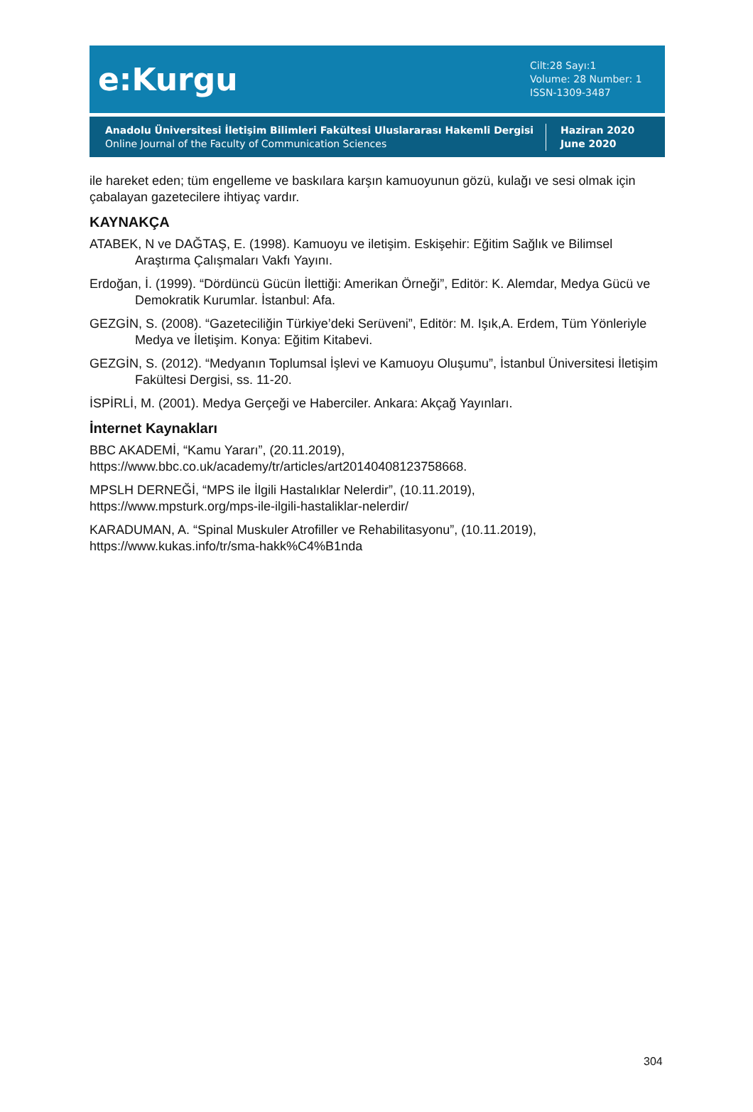e:Kurgu
Cilt:28 Sayı:1
Volume: 28 Number: 1
ISSN-1309-3487
Anadolu Üniversitesi İletişim Bilimleri Fakültesi Uluslararası Hakemli Dergisi
Online Journal of the Faculty of Communication Sciences
Haziran 2020
June 2020
ile hareket eden; tüm engelleme ve baskılara karşın kamuoyunun gözü, kulağı ve sesi olmak için çabalayan gazetecilere ihtiyaç vardır.
KAYNAKÇA
ATABEK, N ve DAĞTAŞ, E. (1998). Kamuoyu ve iletişim. Eskişehir: Eğitim Sağlık ve Bilimsel Araştırma Çalışmaları Vakfı Yayını.
Erdoğan, İ. (1999). “Dördüncü Gücün İlettiği: Amerikan Örneği”, Editör: K. Alemdar, Medya Gücü ve Demokratik Kurumlar. İstanbul: Afa.
GEZGİN, S. (2008). “Gazeteciliğin Türkiye’deki Serüveni”, Editör: M. Işık,A. Erdem, Tüm Yönleriyle Medya ve İletişim. Konya: Eğitim Kitabevi.
GEZGİN, S. (2012). “Medyanın Toplumsal İşlevi ve Kamuoyu Oluşumu”, İstanbul Üniversitesi İletişim Fakültesi Dergisi, ss. 11-20.
İSPİRLİ, M. (2001). Medya Gerçeği ve Haberciler. Ankara: Akçağ Yayınları.
İnternet Kaynakları
BBC AKADEMİ, “Kamu Yararı”, (20.11.2019),
https://www.bbc.co.uk/academy/tr/articles/art20140408123758668.
MPSLH DERNEĞİ, “MPS ile İlgili Hastalıklar Nelerdir”, (10.11.2019),
https://www.mpsturk.org/mps-ile-ilgili-hastaliklar-nelerdir/
KARADUMAN, A. “Spinal Muskuler Atrofiller ve Rehabilitasyonu”, (10.11.2019),
https://www.kukas.info/tr/sma-hakk%C4%B1nda
304